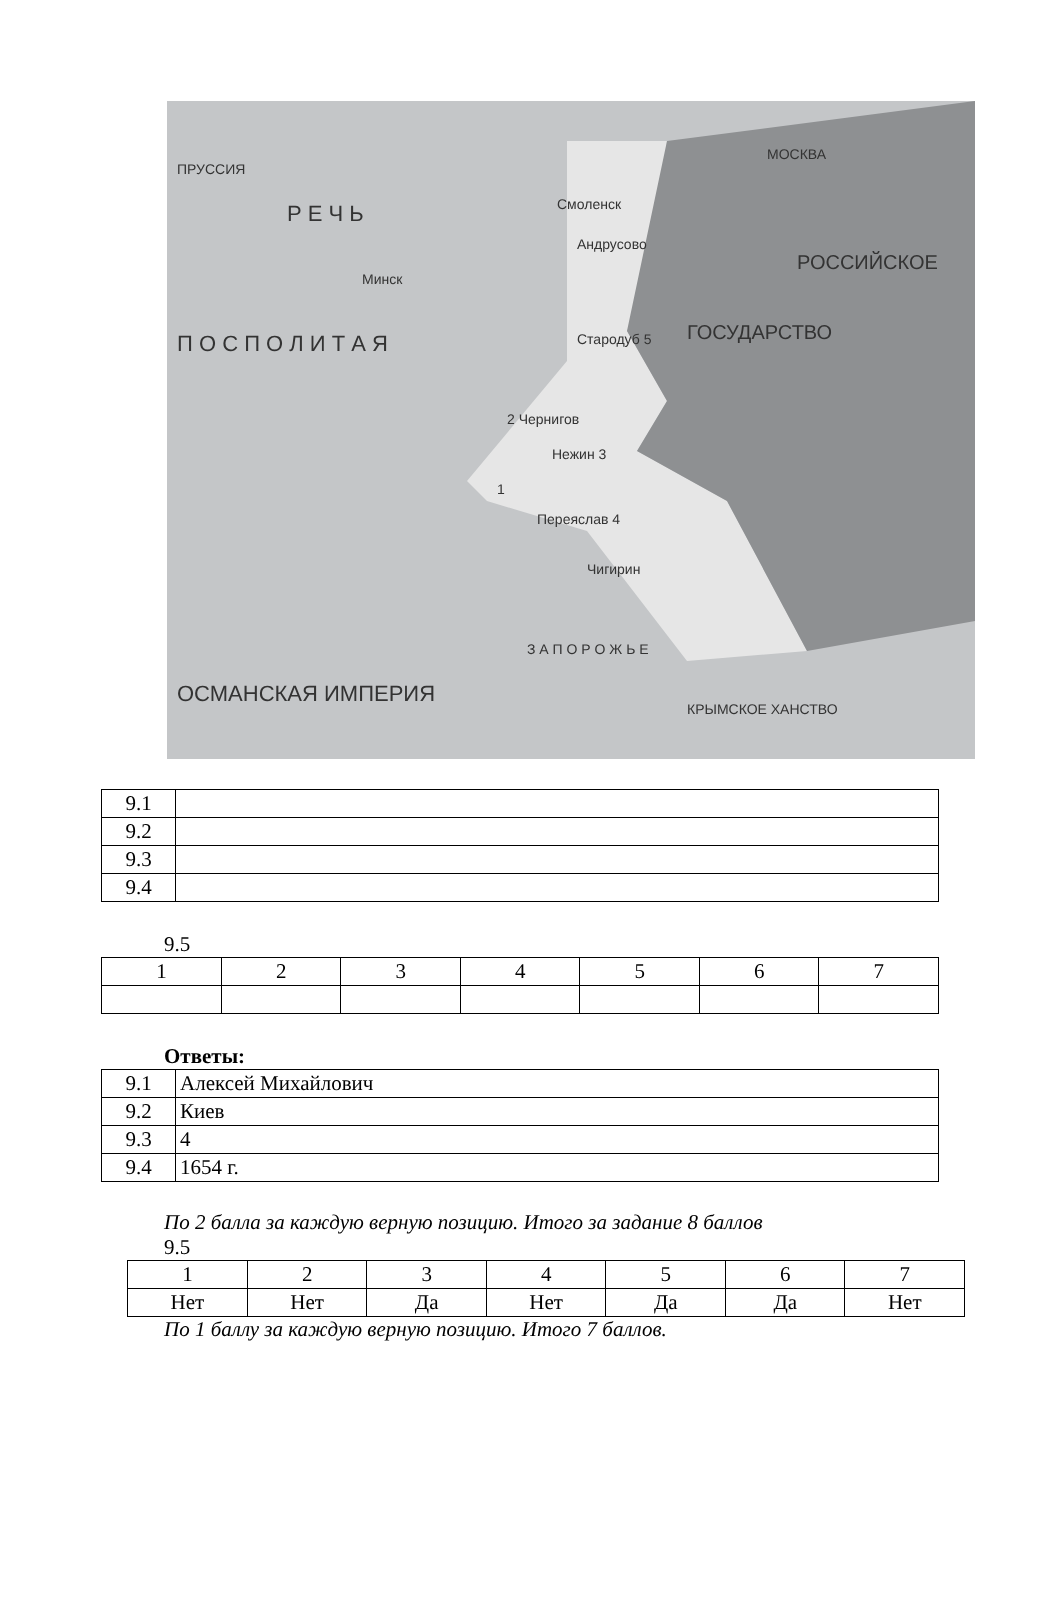Р Е Ч Ь
П О С П О Л И Т А Я
Минск
Смоленск
Андрусово
МОСКВА
Стародуб 5
2 Чернигов
Нежин 3
1
Переяслав 4
Чигирин
З А П О Р О Ж Ь Е
ОСМАНСКАЯ ИМПЕРИЯ
КРЫМСКОЕ ХАНСТВО
ГОСУДАРСТВО
РОССИЙСКОЕ
ПРУССИЯ
| 9.1 | |
| 9.2 | |
| 9.3 | |
| 9.4 | |
9.5
| 1 | 2 | 3 | 4 | 5 | 6 | 7 |
Ответы:
| 9.1 | Алексей Михайлович |
| 9.2 | Киев |
| 9.3 | 4 |
| 9.4 | 1654 г. |
По 2 балла за каждую верную позицию. Итого за задание 8 баллов
9.5
| 1 | 2 | 3 | 4 | 5 | 6 | 7 |
| Нет | Нет | Да | Нет | Да | Да | Нет |
По 1 баллу за каждую верную позицию. Итого 7 баллов.